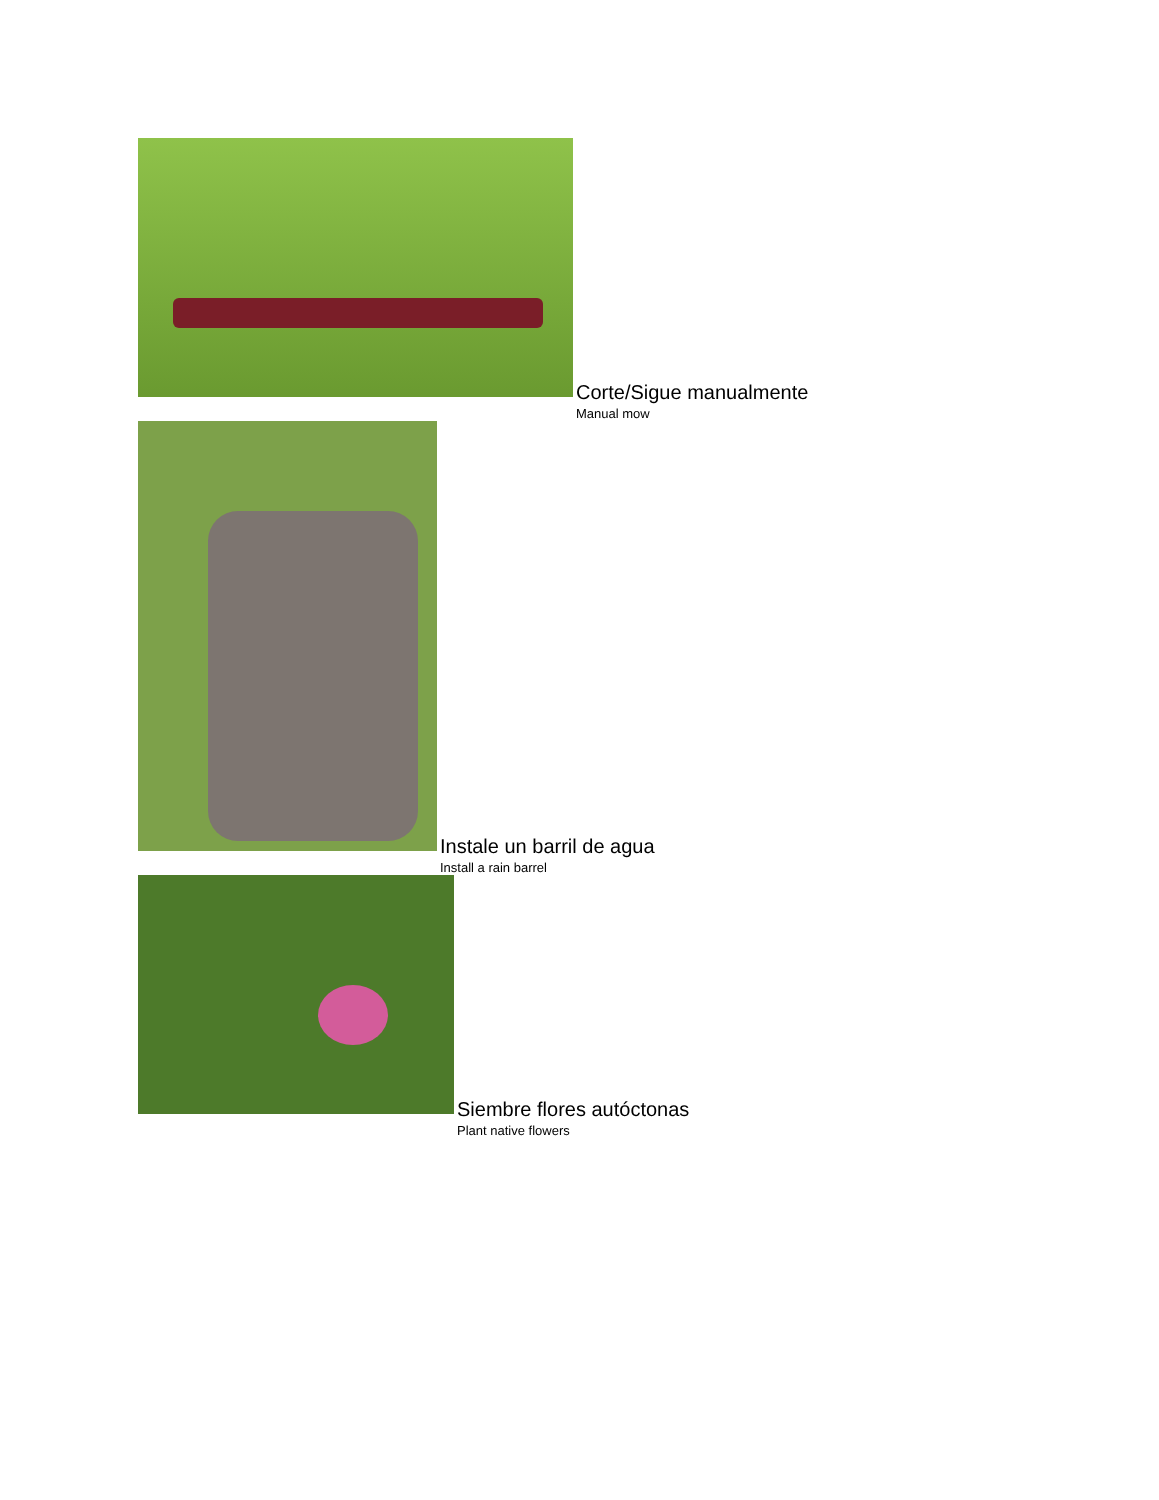Corte/Sigue manualmente
Manual mow
Instale un barril de agua
Install a rain barrel
Siembre flores autóctonas
Plant native flowers